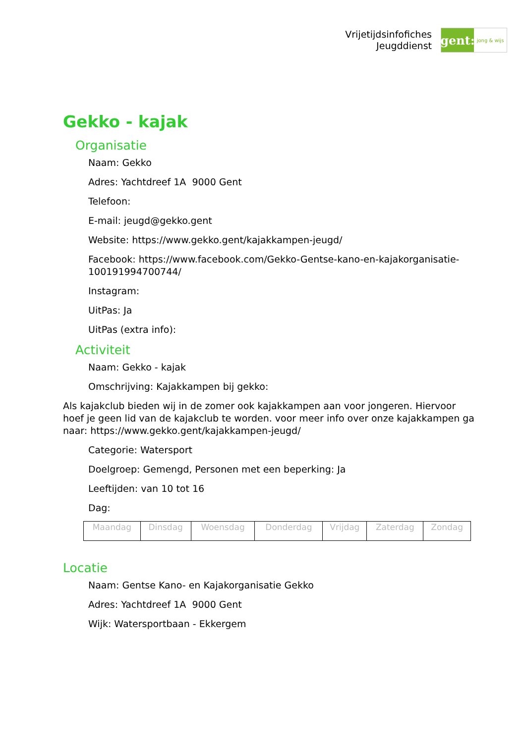Vrijetijdsinfofiches
Jeugddienst
gent:
jong & wijs
Gekko - kajak
Organisatie
Naam: Gekko
Adres: Yachtdreef 1A 9000 Gent
Telefoon:
E-mail: jeugd@gekko.gent
Website: https://www.gekko.gent/kajakkampen-jeugd/
Facebook: https://www.facebook.com/Gekko-Gentse-kano-en-kajakorganisatie-100191994700744/
Instagram:
UitPas: Ja
UitPas (extra info):
Activiteit
Naam: Gekko - kajak
Omschrijving: Kajakkampen bij gekko:
Als kajakclub bieden wij in de zomer ook kajakkampen aan voor jongeren. Hiervoor hoef je geen lid van de kajakclub te worden. voor meer info over onze kajakkampen ga naar: https://www.gekko.gent/kajakkampen-jeugd/
Categorie: Watersport
Doelgroep: Gemengd, Personen met een beperking: Ja
Leeftijden: van 10 tot 16
Dag:
| Maandag | Dinsdag | Woensdag | Donderdag | Vrijdag | Zaterdag | Zondag |
Locatie
Naam: Gentse Kano- en Kajakorganisatie Gekko
Adres: Yachtdreef 1A 9000 Gent
Wijk: Watersportbaan - Ekkergem